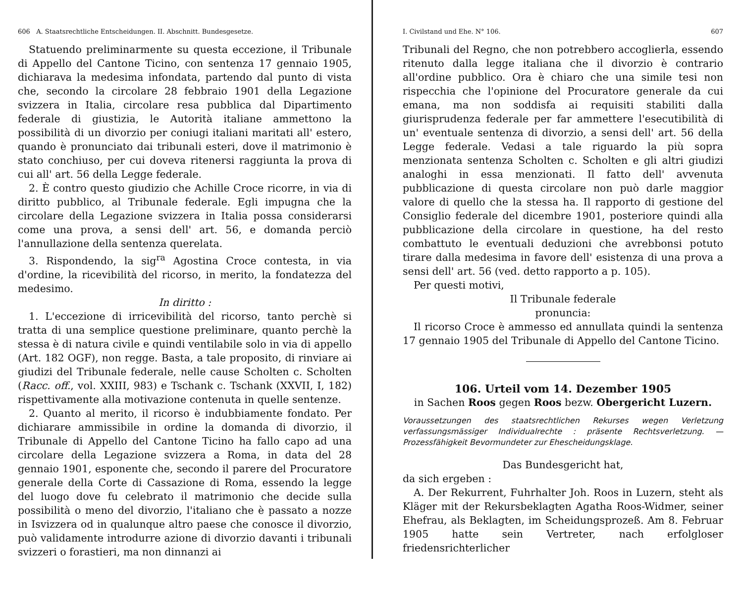606 A. Staatsrechtliche Entscheidungen. II. Abschnitt. Bundesgesetze.
Statuendo preliminarmente su questa eccezione, il Tribunale di Appello del Cantone Ticino, con sentenza 17 gennaio 1905, dichiarava la medesima infondata, partendo dal punto di vista che, secondo la circolare 28 febbraio 1901 della Legazione svizzera in Italia, circolare resa pubblica dal Dipartimento federale di giustizia, le Autorità italiane ammettono la possibilità di un divorzio per coniugi italiani maritati all' estero, quando è pronunciato dai tribunali esteri, dove il matrimonio è stato conchiuso, per cui doveva ritenersi raggiunta la prova di cui all' art. 56 della Legge federale.
2. È contro questo giudizio che Achille Croce ricorre, in via di diritto pubblico, al Tribunale federale. Egli impugna che la circolare della Legazione svizzera in Italia possa considerarsi come una prova, a sensi dell' art. 56, e domanda perciò l'annullazione della sentenza querelata.
3. Rispondendo, la sig<sup>ra</sup> Agostina Croce contesta, in via d'ordine, la ricevibilità del ricorso, in merito, la fondatezza del medesimo.
In diritto :
1. L'eccezione di irricevibilità del ricorso, tanto perchè si tratta di una semplice questione preliminare, quanto perchè la stessa è di natura civile e quindi ventilabile solo in via di appello (Art. 182 OGF), non regge. Basta, a tale proposito, di rinviare ai giudizi del Tribunale federale, nelle cause Scholten c. Scholten (Racc. off., vol. XXIII, 983) e Tschank c. Tschank (XXVII, I, 182) rispettivamente alla motivazione contenuta in quelle sentenze.
2. Quanto al merito, il ricorso è indubbiamente fondato. Per dichiarare ammissibile in ordine la domanda di divorzio, il Tribunale di Appello del Cantone Ticino ha fallo capo ad una circolare della Legazione svizzera a Roma, in data del 28 gennaio 1901, esponente che, secondo il parere del Procuratore generale della Corte di Cassazione di Roma, essendo la legge del luogo dove fu celebrato il matrimonio che decide sulla possibilità o meno del divorzio, l'italiano che è passato a nozze in Isvizzera od in qualunque altro paese che conosce il divorzio, può validamente introdurre azione di divorzio davanti i tribunali svizzeri o forastieri, ma non dinnanzi ai
I. Civilstand und Ehe. N° 106. 607
Tribunali del Regno, che non potrebbero accoglierla, essendo ritenuto dalla legge italiana che il divorzio è contrario all'ordine pubblico. Ora è chiaro che una simile tesi non rispecchia che l'opinione del Procuratore generale da cui emana, ma non soddisfa ai requisiti stabiliti dalla giurisprudenza federale per far ammettere l'esecutibilità di un' eventuale sentenza di divorzio, a sensi dell' art. 56 della Legge federale. Vedasi a tale riguardo la più sopra menzionata sentenza Scholten c. Scholten e gli altri giudizi analoghi in essa menzionati. Il fatto dell' avvenuta pubblicazione di questa circolare non può darle maggior valore di quello che la stessa ha. Il rapporto di gestione del Consiglio federale del dicembre 1901, posteriore quindi alla pubblicazione della circolare in questione, ha del resto combattuto le eventuali deduzioni che avrebbonsi potuto tirare dalla medesima in favore dell' esistenza di una prova a sensi dell' art. 56 (ved. detto rapporto a p. 105).
Per questi motivi,
Il Tribunale federale
pronuncia:
Il ricorso Croce è ammesso ed annullata quindi la sentenza 17 gennaio 1905 del Tribunale di Appello del Cantone Ticino.
106. Urteil vom 14. Dezember 1905
in Sachen Roos gegen Roos bezw. Obergericht Luzern.
Voraussetzungen des staatsrechtlichen Rekurses wegen Verletzung verfassungsmässiger Individualrechte : präsente Rechtsverletzung. — Prozessfähigkeit Bevormundeter zur Ehescheidungsklage.
Das Bundesgericht hat,
da sich ergeben :
A. Der Rekurrent, Fuhrhalter Joh. Roos in Luzern, steht als Kläger mit der Rekursbeklagten Agatha Roos-Widmer, seiner Ehefrau, als Beklagten, im Scheidungsprozeß. Am 8. Februar 1905 hatte sein Vertreter, nach erfolgloser friedensrichterlicher